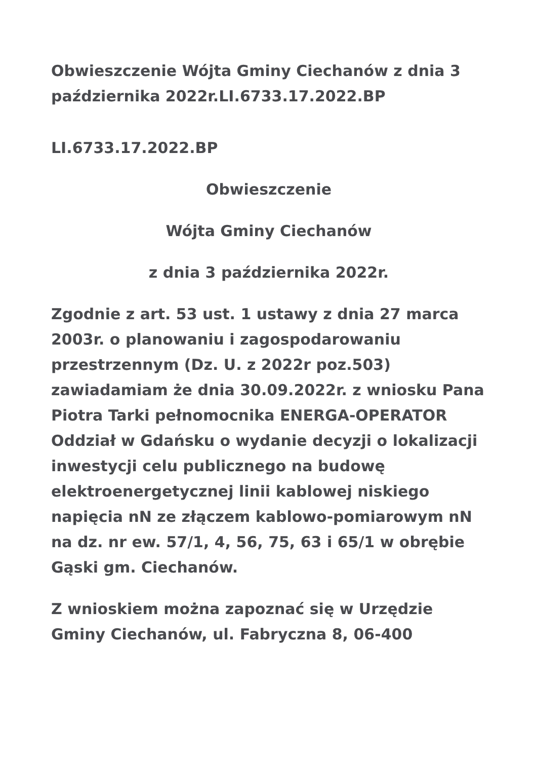Obwieszczenie Wójta Gminy Ciechanów z dnia 3 października 2022r.LI.6733.17.2022.BP
LI.6733.17.2022.BP
Obwieszczenie
Wójta Gminy Ciechanów
z dnia 3 października 2022r.
Zgodnie z art. 53 ust. 1 ustawy z dnia 27 marca 2003r. o planowaniu i zagospodarowaniu przestrzennym (Dz. U. z 2022r poz.503) zawiadamiam że dnia 30.09.2022r. z wniosku Pana Piotra Tarki pełnomocnika ENERGA-OPERATOR Oddział w Gdańsku o wydanie decyzji o lokalizacji inwestycji celu publicznego na budowę elektroenergetycznej linii kablowej niskiego napięcia nN ze złączem kablowo-pomiarowym nN na dz. nr ew. 57/1, 4, 56, 75, 63 i 65/1 w obrębie Gąski gm. Ciechanów.
Z wnioskiem można zapoznać się w Urzędzie Gminy Ciechanów, ul. Fabryczna 8, 06-400